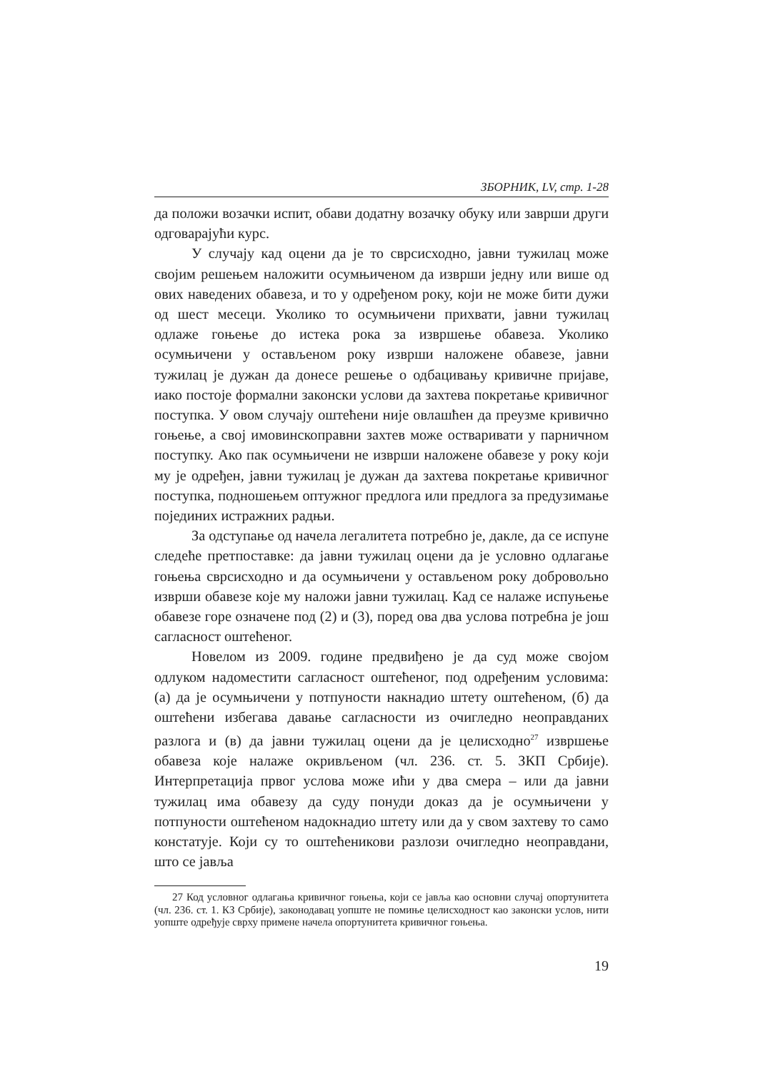ЗБОРНИК, LV, стр. 1-28
да положи возачки испит, обави додатну возачку обуку или заврши други одговарајући курс.
У случају кад оцени да је то сврсисходно, јавни тужилац може својим решењем наложити осумњиченом да изврши једну или више од ових наведених обавеза, и то у одређеном року, који не може бити дужи од шест месеци. Уколико то осумњичени прихвати, јавни тужилац одлаже гоњење до истека рока за извршење обавеза. Уколико осумњичени у остављеном року изврши наложене обавезе, јавни тужилац је дужан да донесе решење о одбацивању кривичне пријаве, иако постоје формални законски услови да захтева покретање кривичног поступка. У овом случају оштећени није овлашћен да преузме кривично гоњење, а свој имовинскоправни захтев може остваривати у парничном поступку. Ако пак осумњичени не изврши наложене обавезе у року који му је одређен, јавни тужилац је дужан да захтева покретање кривичног поступка, подношењем оптужног предлога или предлога за предузимање појединих истражних радњи.
За одступање од начела легалитета потребно је, дакле, да се испуне следеће претпоставке: да јавни тужилац оцени да је условно одлагање гоњења сврсисходно и да осумњичени у остављеном року добровољно изврши обавезе које му наложи јавни тужилац. Кад се налаже испуњење обавезе горе означене под (2) и (3), поред ова два услова потребна је још сагласност оштећеног.
Новелом из 2009. године предвиђено је да суд може својом одлуком надоместити сагласност оштећеног, под одређеним условима: (а) да је осумњичени у потпуности накнадио штету оштећеном, (б) да оштећени избегава давање сагласности из очигледно неоправданих разлога и (в) да јавни тужилац оцени да је целисходно<sup>27</sup> извршење обавеза које налаже окривљеном (чл. 236. ст. 5. ЗКП Србије). Интерпретација првог услова може ићи у два смера – или да јавни тужилац има обавезу да суду понуди доказ да је осумњичени у потпуности оштећеном надокнадио штету или да у свом захтеву то само констатује. Који су то оштећеникови разлози очигледно неоправдани, што се јавља
27 Код условног одлагања кривичног гоњења, који се јавља као основни случај опортунитета (чл. 236. ст. 1. КЗ Србије), законодавац уопште не помиње целисходност као законски услов, нити уопште одређује сврху примене начела опортунитета кривичног гоњења.
19